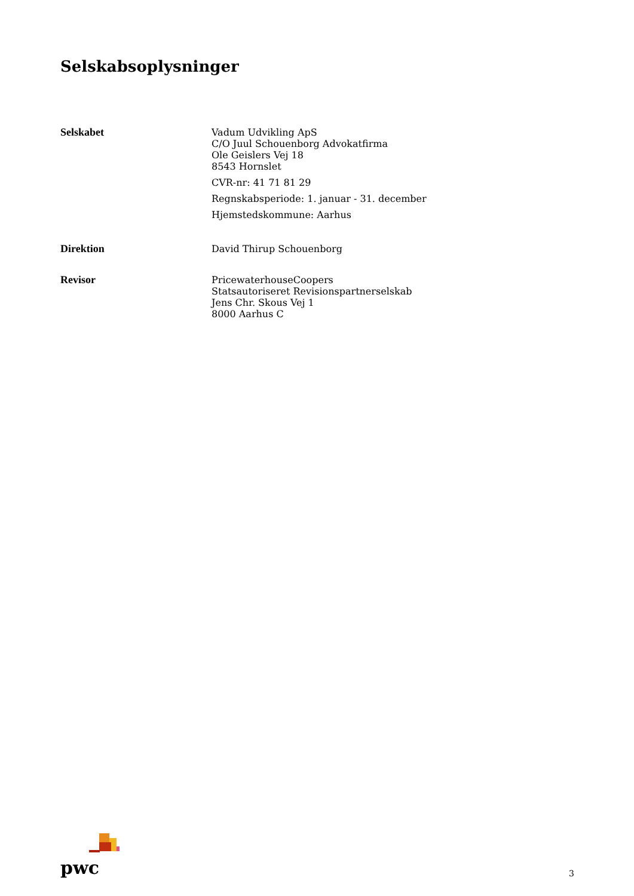Selskabsoplysninger
Selskabet Vadum Udvikling ApS
C/O Juul Schouenborg Advokatfirma
Ole Geislers Vej 18
8543 Hornslet
CVR-nr: 41 71 81 29
Regnskabsperiode: 1. januar - 31. december
Hjemstedskommune: Aarhus
Direktion David Thirup Schouenborg
Revisor PricewaterhouseCoopers
Statsautoriseret Revisionspartnerselskab
Jens Chr. Skous Vej 1
8000 Aarhus C
pwc
3